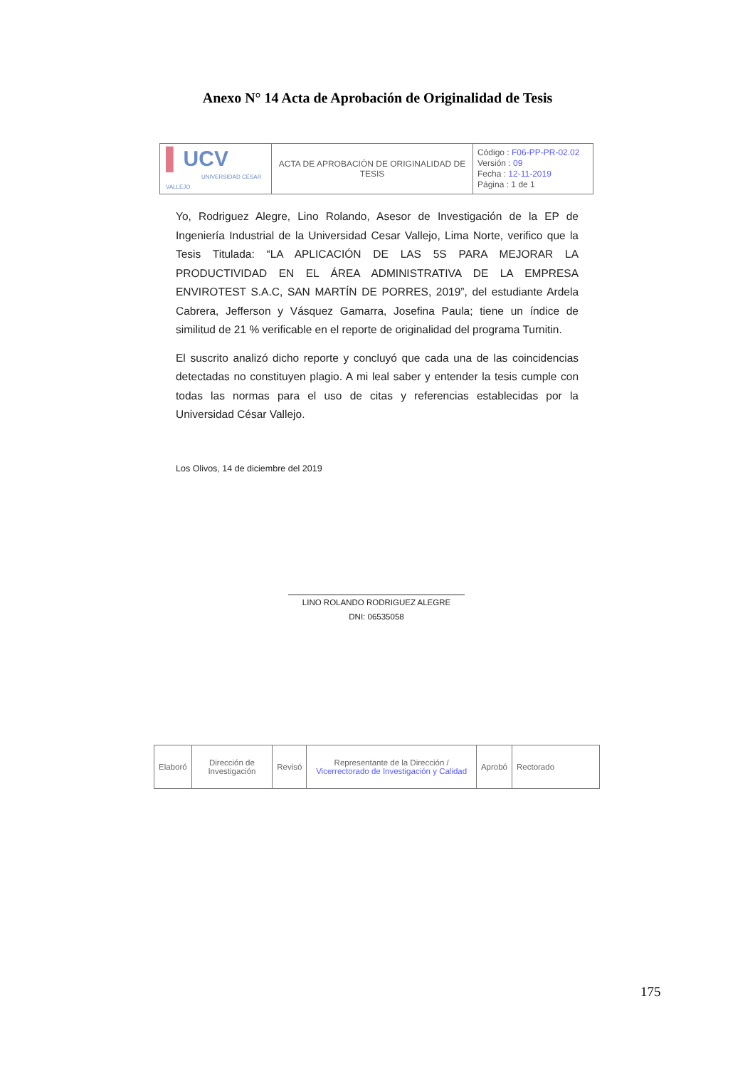Anexo N° 14 Acta de Aprobación de Originalidad de Tesis
| ▌ UCV UNIVERSIDAD CÉSAR VALLEJO | ACTA DE APROBACIÓN DE ORIGINALIDAD DE TESIS | Código : F06-PP-PR-02.02 Versión : 09 Fecha : 12-11-2019 Página : 1 de 1 |
Yo, Rodriguez Alegre, Lino Rolando, Asesor de Investigación de la EP de Ingeniería Industrial de la Universidad Cesar Vallejo, Lima Norte, verifico que la Tesis Titulada: “LA APLICACIÓN DE LAS 5S PARA MEJORAR LA PRODUCTIVIDAD EN EL ÁREA ADMINISTRATIVA DE LA EMPRESA ENVIROTEST S.A.C, SAN MARTÍN DE PORRES, 2019”, del estudiante Ardela Cabrera, Jefferson y Vásquez Gamarra, Josefina Paula; tiene un índice de similitud de 21 % verificable en el reporte de originalidad del programa Turnitin.
El suscrito analizó dicho reporte y concluyó que cada una de las coincidencias detectadas no constituyen plagio. A mi leal saber y entender la tesis cumple con todas las normas para el uso de citas y referencias establecidas por la Universidad César Vallejo.
Los Olivos, 14 de diciembre del 2019
LINO ROLANDO RODRIGUEZ ALEGRE
DNI: 06535058
| Elaboró | Dirección de Investigación | Revisó | Representante de la Dirección / Vicerrectorado de Investigación y Calidad | Aprobó | Rectorado |
175